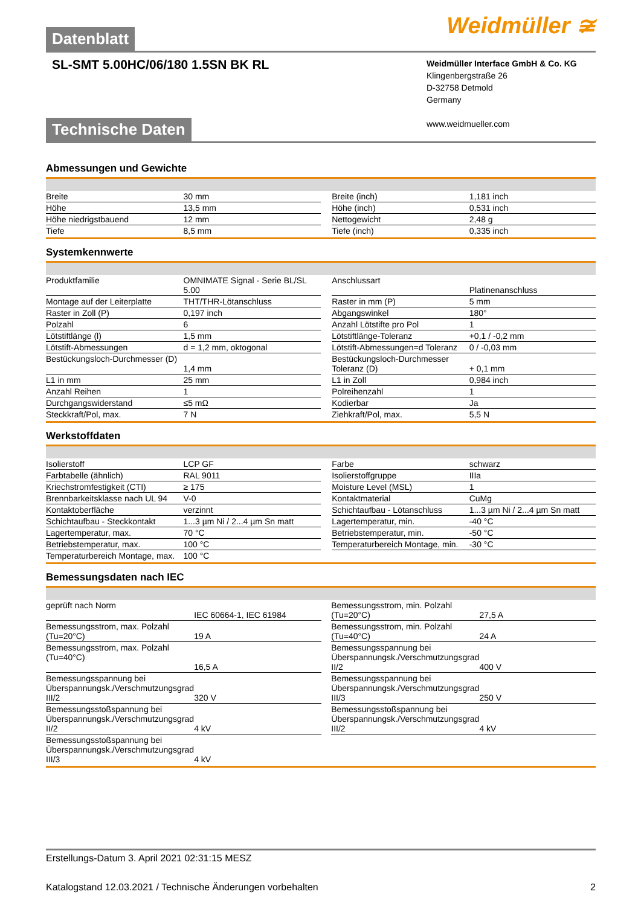Datenblatt
Weidmüller ≆
SL-SMT 5.00HC/06/180 1.5SN BK RL
Weidmüller Interface GmbH & Co. KG
Klingenbergstraße 26
D-32758 Detmold
Germany
www.weidmueller.com
Technische Daten
Abmessungen und Gewichte
| Breite | 30 mm | | Breite (inch) | 1,181 inch |
| Höhe | 13,5 mm | | Höhe (inch) | 0,531 inch |
| Höhe niedrigstbauend | 12 mm | | Nettogewicht | 2,48 g |
| Tiefe | 8,5 mm | | Tiefe (inch) | 0,335 inch |
Systemkennwerte
| Produktfamilie | OMNIMATE Signal - Serie BL/SL 5.00 | | Anschlussart | Platinenanschluss |
| Montage auf der Leiterplatte | THT/THR-Lötanschluss | | Raster in mm (P) | 5 mm |
| Raster in Zoll (P) | 0,197 inch | | Abgangswinkel | 180° |
| Polzahl | 6 | | Anzahl Lötstifte pro Pol | 1 |
| Lötstiftlänge (l) | 1,5 mm | | Lötstiftlänge-Toleranz | +0,1 / -0,2 mm |
| Lötstift-Abmessungen | d = 1,2 mm, oktogonal | | Lötstift-Abmessungen=d Toleranz | 0 / -0,03 mm |
| Bestückungsloch-Durchmesser (D) | 1,4 mm | | Bestückungsloch-Durchmesser Toleranz (D) | + 0,1 mm |
| L1 in mm | 25 mm | | L1 in Zoll | 0,984 inch |
| Anzahl Reihen | 1 | | Polreihenzahl | 1 |
| Durchgangswiderstand | ≤5 mΩ | | Kodierbar | Ja |
| Steckkraft/Pol, max. | 7 N | | Ziehkraft/Pol, max. | 5,5 N |
Werkstoffdaten
| Isolierstoff | LCP GF | | Farbe | schwarz |
| Farbtabelle (ähnlich) | RAL 9011 | | Isolierstoffgruppe | IIIa |
| Kriechstromfestigkeit (CTI) | ≥ 175 | | Moisture Level (MSL) | 1 |
| Brennbarkeitsklasse nach UL 94 | V-0 | | Kontaktmaterial | CuMg |
| Kontaktoberfläche | verzinnt | | Schichtaufbau - Lötanschluss | 1...3 µm Ni / 2...4 µm Sn matt |
| Schichtaufbau - Steckkontakt | 1...3 µm Ni / 2...4 µm Sn matt | | Lagertemperatur, min. | -40 °C |
| Lagertemperatur, max. | 70 °C | | Betriebstemperatur, min. | -50 °C |
| Betriebstemperatur, max. | 100 °C | | Temperaturbereich Montage, min. | -30 °C |
| Temperaturbereich Montage, max. | 100 °C | | | |
Bemessungsdaten nach IEC
| geprüft nach Norm | IEC 60664-1, IEC 61984 | | Bemessungsstrom, min. Polzahl (Tu=20°C) | 27,5 A |
| Bemessungsstrom, max. Polzahl (Tu=20°C) | 19 A | | Bemessungsstrom, min. Polzahl (Tu=40°C) | 24 A |
| Bemessungsstrom, max. Polzahl (Tu=40°C) | 16,5 A | | Bemessungsspannung bei Überspannungsk./Verschmutzungsgrad II/2 | 400 V |
| Bemessungsspannung bei Überspannungsk./Verschmutzungsgrad III/2 | 320 V | | Bemessungsspannung bei Überspannungsk./Verschmutzungsgrad III/3 | 250 V |
| Bemessungsstoßspannung bei Überspannungsk./Verschmutzungsgrad II/2 | 4 kV | | Bemessungsstoßspannung bei Überspannungsk./Verschmutzungsgrad III/2 | 4 kV |
| Bemessungsstoßspannung bei Überspannungsk./Verschmutzungsgrad III/3 | 4 kV | | | |
Erstellungs-Datum 3. April 2021 02:31:15 MESZ
Katalogstand 12.03.2021 / Technische Änderungen vorbehalten 2